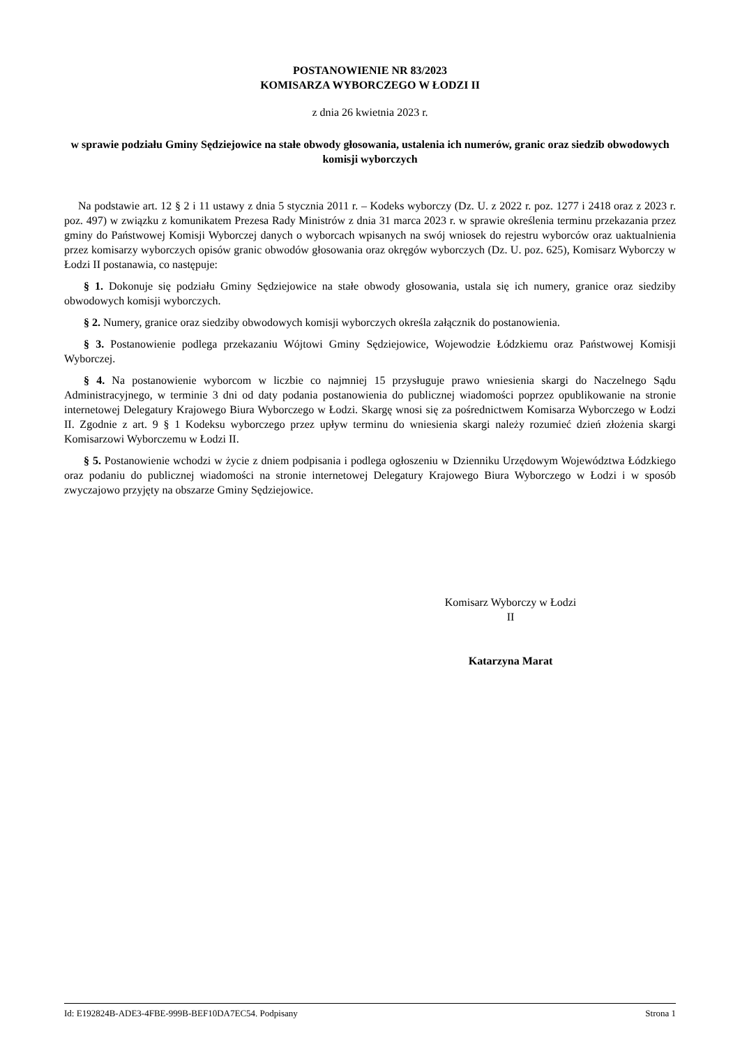POSTANOWIENIE NR 83/2023
KOMISARZA WYBORCZEGO W ŁODZI II
z dnia 26 kwietnia 2023 r.
w sprawie podziału Gminy Sędziejowice na stałe obwody głosowania, ustalenia ich numerów, granic oraz siedzib obwodowych komisji wyborczych
Na podstawie art. 12 § 2 i 11 ustawy z dnia 5 stycznia 2011 r. – Kodeks wyborczy (Dz. U. z 2022 r. poz. 1277 i 2418 oraz z 2023 r. poz. 497) w związku z komunikatem Prezesa Rady Ministrów z dnia 31 marca 2023 r. w sprawie określenia terminu przekazania przez gminy do Państwowej Komisji Wyborczej danych o wyborcach wpisanych na swój wniosek do rejestru wyborców oraz uaktualnienia przez komisarzy wyborczych opisów granic obwodów głosowania oraz okręgów wyborczych (Dz. U. poz. 625), Komisarz Wyborczy w Łodzi II postanawia, co następuje:
§ 1. Dokonuje się podziału Gminy Sędziejowice na stałe obwody głosowania, ustala się ich numery, granice oraz siedziby obwodowych komisji wyborczych.
§ 2. Numery, granice oraz siedziby obwodowych komisji wyborczych określa załącznik do postanowienia.
§ 3. Postanowienie podlega przekazaniu Wójtowi Gminy Sędziejowice, Wojewodzie Łódzkiemu oraz Państwowej Komisji Wyborczej.
§ 4. Na postanowienie wyborcom w liczbie co najmniej 15 przysługuje prawo wniesienia skargi do Naczelnego Sądu Administracyjnego, w terminie 3 dni od daty podania postanowienia do publicznej wiadomości poprzez opublikowanie na stronie internetowej Delegatury Krajowego Biura Wyborczego w Łodzi. Skargę wnosi się za pośrednictwem Komisarza Wyborczego w Łodzi II. Zgodnie z art. 9 § 1 Kodeksu wyborczego przez upływ terminu do wniesienia skargi należy rozumieć dzień złożenia skargi Komisarzowi Wyborczemu w Łodzi II.
§ 5. Postanowienie wchodzi w życie z dniem podpisania i podlega ogłoszeniu w Dzienniku Urzędowym Województwa Łódzkiego oraz podaniu do publicznej wiadomości na stronie internetowej Delegatury Krajowego Biura Wyborczego w Łodzi i w sposób zwyczajowo przyjęty na obszarze Gminy Sędziejowice.
Komisarz Wyborczy w Łodzi
II
Katarzyna Marat
Id: E192824B-ADE3-4FBE-999B-BEF10DA7EC54. Podpisany Strona 1